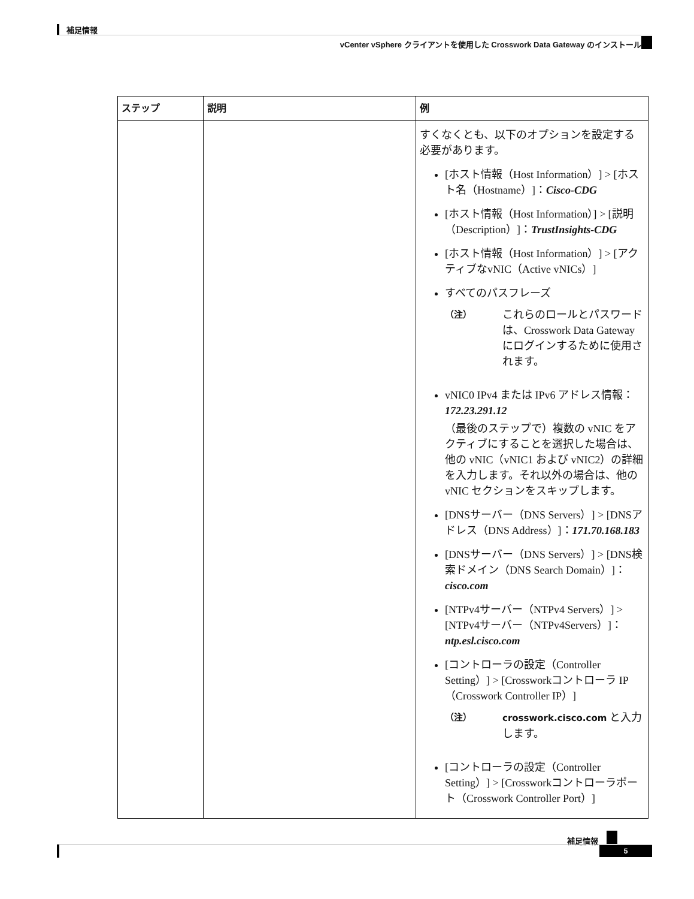補足情報
vCenter vSphere クライアントを使用した Crosswork Data Gateway のインストール
| ステップ | 説明 | 例 |
| --- | --- | --- |
| | | すくなくとも、以下のオプションを設定する必要があります。 [ホスト情報（Host Information）] > [ホスト名（Hostname）]： Cisco-CDG [ホスト情報（Host Information）] > [説明（Description）]： TrustInsights-CDG [ホスト情報（Host Information）] > [アクティブなvNIC（Active vNICs）] すべてのパスフレーズ （注） これらのロールとパスワードは、Crosswork Data Gateway にログインするために使用されます。 vNIC0 IPv4 または IPv6 アドレス情報： 172.23.291.12 （最後のステップで）複数の vNIC をアクティブにすることを選択した場合は、他の vNIC（vNIC1 および vNIC2）の詳細を入力します。それ以外の場合は、他の vNIC セクションをスキップします。 [DNSサーバー（DNS Servers）] > [DNSアドレス（DNS Address）]： 171.70.168.183 [DNSサーバー（DNS Servers）] > [DNS検索ドメイン（DNS Search Domain）]： cisco.com [NTPv4サーバー（NTPv4 Servers）] > [NTPv4サーバー（NTPv4Servers）]： ntp.esl.cisco.com [コントローラの設定（Controller Setting）] > [Crossworkコントローラ IP（Crosswork Controller IP）] （注） crosswork.cisco.com と入力します。 [コントローラの設定（Controller Setting）] > [Crossworkコントローラポート（Crosswork Controller Port）] |
補足情報
5